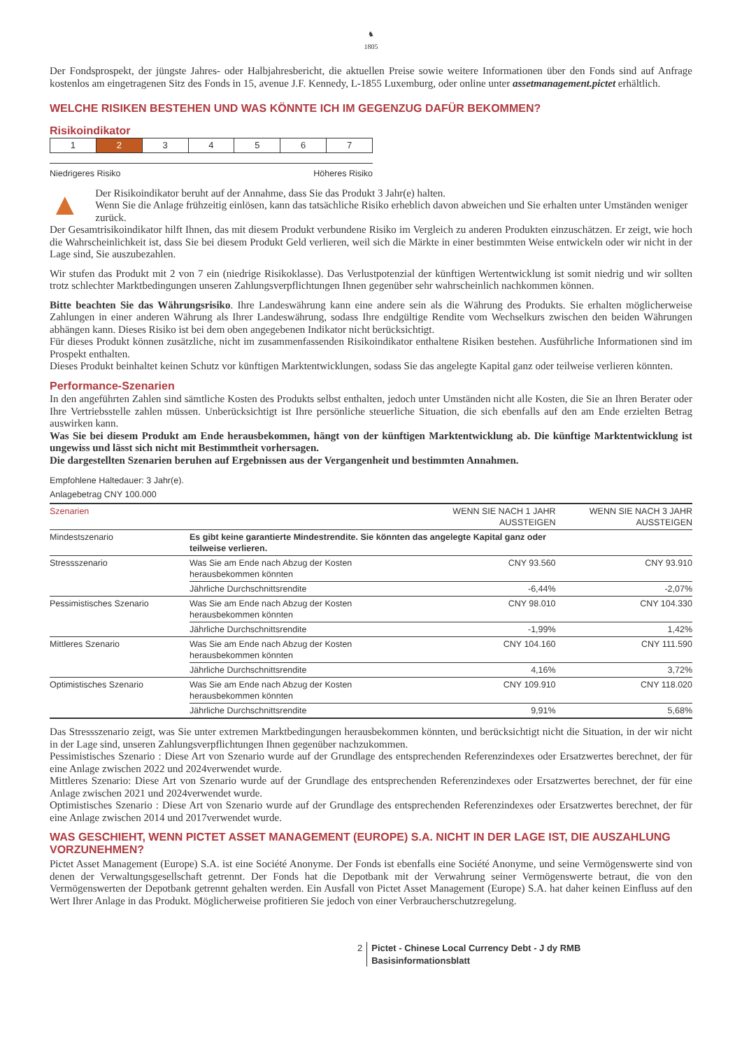♞
1805
Der Fondsprospekt, der jüngste Jahres- oder Halbjahresbericht, die aktuellen Preise sowie weitere Informationen über den Fonds sind auf Anfrage kostenlos am eingetragenen Sitz des Fonds in 15, avenue J.F. Kennedy, L-1855 Luxemburg, oder online unter assetmanagement.pictet erhältlich.
WELCHE RISIKEN BESTEHEN UND WAS KÖNNTE ICH IM GEGENZUG DAFÜR BEKOMMEN?
Risikoindikator
| 1 | 2 | 3 | 4 | 5 | 6 | 7 |
Niedrigeres Risiko Höheres Risiko
▲
Der Risikoindikator beruht auf der Annahme, dass Sie das Produkt 3 Jahr(e) halten.
Wenn Sie die Anlage frühzeitig einlösen, kann das tatsächliche Risiko erheblich davon abweichen und Sie erhalten unter Umständen weniger zurück.
Der Gesamtrisikoindikator hilft Ihnen, das mit diesem Produkt verbundene Risiko im Vergleich zu anderen Produkten einzuschätzen. Er zeigt, wie hoch die Wahrscheinlichkeit ist, dass Sie bei diesem Produkt Geld verlieren, weil sich die Märkte in einer bestimmten Weise entwickeln oder wir nicht in der Lage sind, Sie auszubezahlen.
Wir stufen das Produkt mit 2 von 7 ein (niedrige Risikoklasse). Das Verlustpotenzial der künftigen Wertentwicklung ist somit niedrig und wir sollten trotz schlechter Marktbedingungen unseren Zahlungsverpflichtungen Ihnen gegenüber sehr wahrscheinlich nachkommen können.
Bitte beachten Sie das Währungsrisiko. Ihre Landeswährung kann eine andere sein als die Währung des Produkts. Sie erhalten möglicherweise Zahlungen in einer anderen Währung als Ihrer Landeswährung, sodass Ihre endgültige Rendite vom Wechselkurs zwischen den beiden Währungen abhängen kann. Dieses Risiko ist bei dem oben angegebenen Indikator nicht berücksichtigt.
Für dieses Produkt können zusätzliche, nicht im zusammenfassenden Risikoindikator enthaltene Risiken bestehen. Ausführliche Informationen sind im Prospekt enthalten.
Dieses Produkt beinhaltet keinen Schutz vor künftigen Marktentwicklungen, sodass Sie das angelegte Kapital ganz oder teilweise verlieren könnten.
Performance-Szenarien
In den angeführten Zahlen sind sämtliche Kosten des Produkts selbst enthalten, jedoch unter Umständen nicht alle Kosten, die Sie an Ihren Berater oder Ihre Vertriebsstelle zahlen müssen. Unberücksichtigt ist Ihre persönliche steuerliche Situation, die sich ebenfalls auf den am Ende erzielten Betrag auswirken kann.
Was Sie bei diesem Produkt am Ende herausbekommen, hängt von der künftigen Marktentwicklung ab. Die künftige Marktentwicklung ist ungewiss und lässt sich nicht mit Bestimmtheit vorhersagen.
Die dargestellten Szenarien beruhen auf Ergebnissen aus der Vergangenheit und bestimmten Annahmen.
Empfohlene Haltedauer: 3 Jahr(e).
Anlagebetrag CNY 100.000
| Szenarien | | WENN SIE NACH 1 JAHR AUSSTEIGEN | WENN SIE NACH 3 JAHR AUSSTEIGEN |
| --- | --- | --- | --- |
| Mindestszenario | Es gibt keine garantierte Mindestrendite. Sie könnten das angelegte Kapital ganz oder teilweise verlieren. | | |
| Stressszenario | Was Sie am Ende nach Abzug der Kosten herausbekommen könnten | CNY 93.560 | CNY 93.910 |
| | Jährliche Durchschnittsrendite | -6,44% | -2,07% |
| Pessimistisches Szenario | Was Sie am Ende nach Abzug der Kosten herausbekommen könnten | CNY 98.010 | CNY 104.330 |
| | Jährliche Durchschnittsrendite | -1,99% | 1,42% |
| Mittleres Szenario | Was Sie am Ende nach Abzug der Kosten herausbekommen könnten | CNY 104.160 | CNY 111.590 |
| | Jährliche Durchschnittsrendite | 4,16% | 3,72% |
| Optimistisches Szenario | Was Sie am Ende nach Abzug der Kosten herausbekommen könnten | CNY 109.910 | CNY 118.020 |
| | Jährliche Durchschnittsrendite | 9,91% | 5,68% |
Das Stressszenario zeigt, was Sie unter extremen Marktbedingungen herausbekommen könnten, und berücksichtigt nicht die Situation, in der wir nicht in der Lage sind, unseren Zahlungsverpflichtungen Ihnen gegenüber nachzukommen.
Pessimistisches Szenario : Diese Art von Szenario wurde auf der Grundlage des entsprechenden Referenzindexes oder Ersatzwertes berechnet, der für eine Anlage zwischen 2022 und 2024verwendet wurde.
Mittleres Szenario: Diese Art von Szenario wurde auf der Grundlage des entsprechenden Referenzindexes oder Ersatzwertes berechnet, der für eine Anlage zwischen 2021 und 2024verwendet wurde.
Optimistisches Szenario : Diese Art von Szenario wurde auf der Grundlage des entsprechenden Referenzindexes oder Ersatzwertes berechnet, der für eine Anlage zwischen 2014 und 2017verwendet wurde.
WAS GESCHIEHT, WENN PICTET ASSET MANAGEMENT (EUROPE) S.A. NICHT IN DER LAGE IST, DIE AUSZAHLUNG VORZUNEHMEN?
Pictet Asset Management (Europe) S.A. ist eine Société Anonyme. Der Fonds ist ebenfalls eine Société Anonyme, und seine Vermögenswerte sind von denen der Verwaltungsgesellschaft getrennt. Der Fonds hat die Depotbank mit der Verwahrung seiner Vermögenswerte betraut, die von den Vermögenswerten der Depotbank getrennt gehalten werden. Ein Ausfall von Pictet Asset Management (Europe) S.A. hat daher keinen Einfluss auf den Wert Ihrer Anlage in das Produkt. Möglicherweise profitieren Sie jedoch von einer Verbraucherschutzregelung.
2 Pictet - Chinese Local Currency Debt - J dy RMB
Basisinformationsblatt